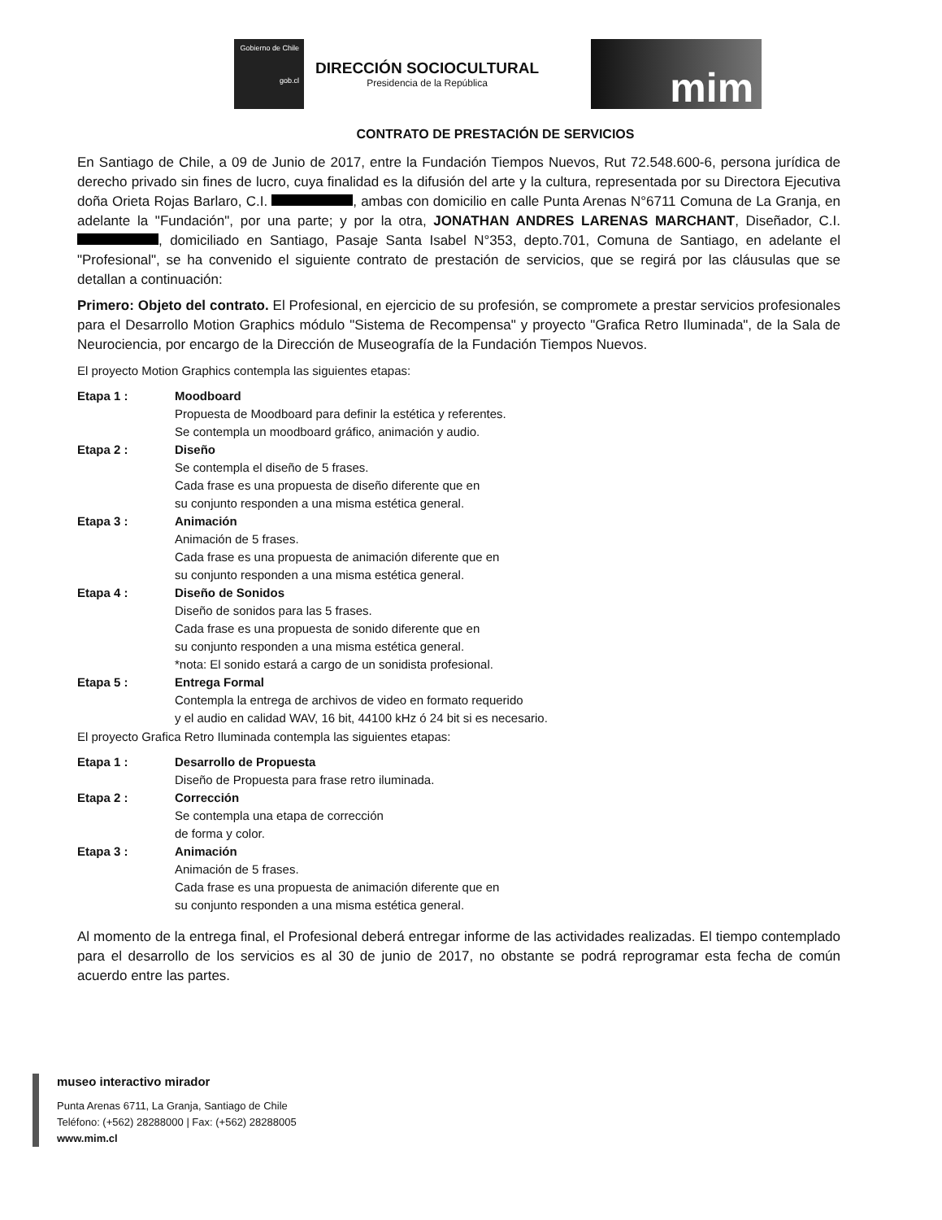Gobierno de Chile
gob.cl
DIRECCIÓN SOCIOCULTURAL
Presidencia de la República
mim
CONTRATO DE PRESTACIÓN DE SERVICIOS
En Santiago de Chile, a 09 de Junio de 2017, entre la Fundación Tiempos Nuevos, Rut 72.548.600-6, persona jurídica de derecho privado sin fines de lucro, cuya finalidad es la difusión del arte y la cultura, representada por su Directora Ejecutiva doña Orieta Rojas Barlaro, C.I. , ambas con domicilio en calle Punta Arenas N°6711 Comuna de La Granja, en adelante la "Fundación", por una parte; y por la otra, JONATHAN ANDRES LARENAS MARCHANT, Diseñador, C.I. , domiciliado en Santiago, Pasaje Santa Isabel N°353, depto.701, Comuna de Santiago, en adelante el "Profesional", se ha convenido el siguiente contrato de prestación de servicios, que se regirá por las cláusulas que se detallan a continuación:
Primero: Objeto del contrato. El Profesional, en ejercicio de su profesión, se compromete a prestar servicios profesionales para el Desarrollo Motion Graphics módulo "Sistema de Recompensa" y proyecto "Grafica Retro Iluminada", de la Sala de Neurociencia, por encargo de la Dirección de Museografía de la Fundación Tiempos Nuevos.
El proyecto Motion Graphics contempla las siguientes etapas:
Etapa 1 : Moodboard
Propuesta de Moodboard para definir la estética y referentes.
Se contempla un moodboard gráfico, animación y audio.
Etapa 2 : Diseño
Se contempla el diseño de 5 frases.
Cada frase es una propuesta de diseño diferente que en
su conjunto responden a una misma estética general.
Etapa 3 : Animación
Animación de 5 frases.
Cada frase es una propuesta de animación diferente que en
su conjunto responden a una misma estética general.
Etapa 4 : Diseño de Sonidos
Diseño de sonidos para las 5 frases.
Cada frase es una propuesta de sonido diferente que en
su conjunto responden a una misma estética general.
*nota: El sonido estará a cargo de un sonidista profesional.
Etapa 5 : Entrega Formal
Contempla la entrega de archivos de video en formato requerido
y el audio en calidad WAV, 16 bit, 44100 kHz ó 24 bit si es necesario.
El proyecto Grafica Retro Iluminada contempla las siguientes etapas:
Etapa 1 : Desarrollo de Propuesta
Diseño de Propuesta para frase retro iluminada.
Etapa 2 : Corrección
Se contempla una etapa de corrección
de forma y color.
Etapa 3 : Animación
Animación de 5 frases.
Cada frase es una propuesta de animación diferente que en
su conjunto responden a una misma estética general.
Al momento de la entrega final, el Profesional deberá entregar informe de las actividades realizadas. El tiempo contemplado para el desarrollo de los servicios es al 30 de junio de 2017, no obstante se podrá reprogramar esta fecha de común acuerdo entre las partes.
museo interactivo mirador
Punta Arenas 6711, La Granja, Santiago de Chile
Teléfono: (+562) 28288000 | Fax: (+562) 28288005
www.mim.cl